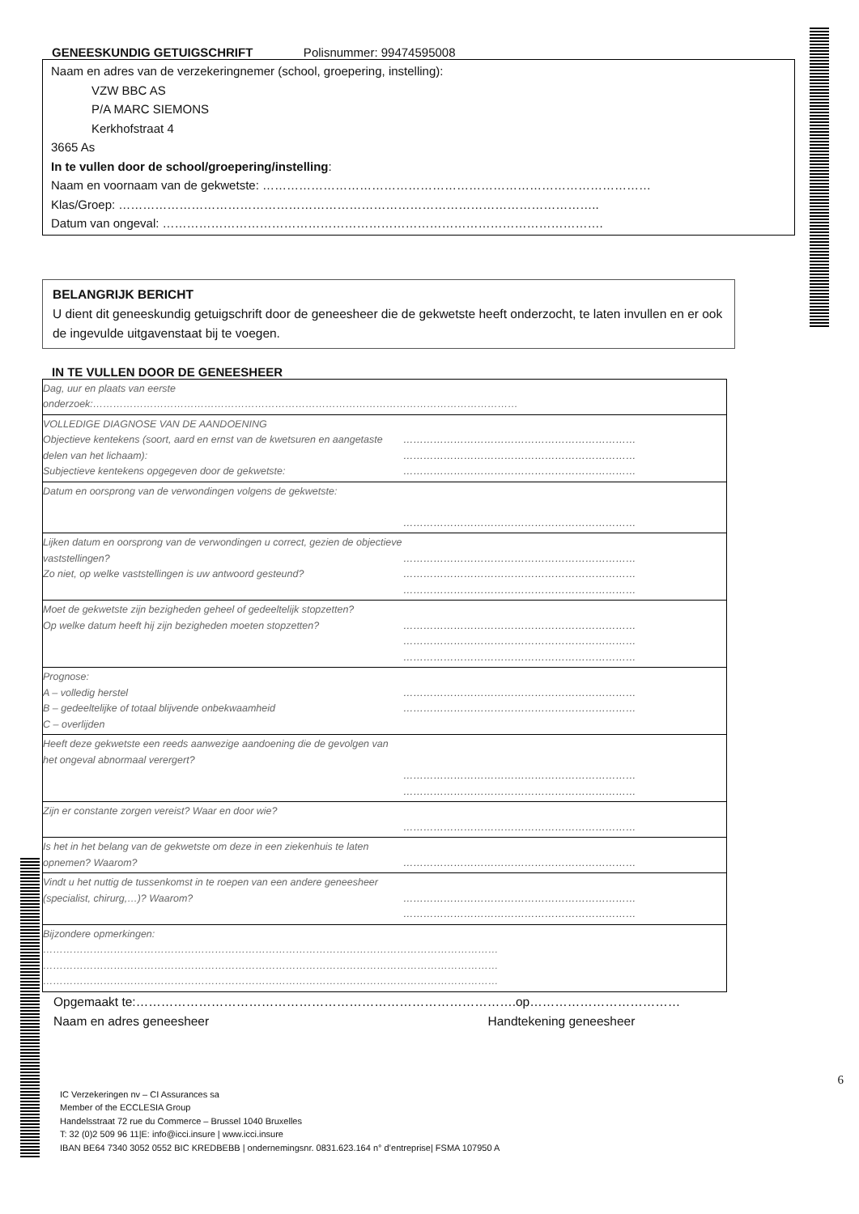GENEESKUNDIG GETUIGSCHRIFT Polisnummer: 99474595008
Naam en adres van de verzekeringnemer (school, groepering, instelling):
VZW BBC AS
P/A MARC SIEMONS
Kerkhofstraat 4
3665 As
In te vullen door de school/groepering/instelling:
Naam en voornaam van de gekwetste: ……………………………………………………………………………………
Klas/Groep: ………………………………………………………………………………………………………..
Datum van ongeval: ……………………………………………………………………………………………….
BELANGRIJK BERICHT
U dient dit geneeskundig getuigschrift door de geneesheer die de gekwetste heeft onderzocht, te laten invullen en er ook de ingevulde uitgavenstaat bij te voegen.
IN TE VULLEN DOOR DE GENEESHEER
| Dag, uur en plaats van eerste onderzoek:……………………………………………………………………………………………………………… | |
| VOLLEDIGE DIAGNOSE VAN DE AANDOENING Objectieve kentekens (soort, aard en ernst van de kwetsuren en aangetaste delen van het lichaam): Subjectieve kentekens opgegeven door de gekwetste: | …………………………………………………………… …………………………………………………………… …………………………………………………………… |
| Datum en oorsprong van de verwondingen volgens de gekwetste: | …………………………………………………………… |
| Lijken datum en oorsprong van de verwondingen u correct, gezien de objectieve vaststellingen? Zo niet, op welke vaststellingen is uw antwoord gesteund? | …………………………………………………………… …………………………………………………………… …………………………………………………………… |
| Moet de gekwetste zijn bezigheden geheel of gedeeltelijk stopzetten? Op welke datum heeft hij zijn bezigheden moeten stopzetten? | …………………………………………………………… …………………………………………………………… …………………………………………………………… |
| Prognose: A – volledig herstel B – gedeeltelijke of totaal blijvende onbekwaamheid C – overlijden | …………………………………………………………… …………………………………………………………… |
| Heeft deze gekwetste een reeds aanwezige aandoening die de gevolgen van het ongeval abnormaal verergert? | …………………………………………………………… …………………………………………………………… |
| Zijn er constante zorgen vereist? Waar en door wie? | …………………………………………………………… |
| Is het in het belang van de gekwetste om deze in een ziekenhuis te laten opnemen? Waarom? | …………………………………………………………… |
| Vindt u het nuttig de tussenkomst in te roepen van een andere geneesheer (specialist, chirurg,…)? Waarom? | …………………………………………………………… …………………………………………………………… |
| Bijzondere opmerkingen: ……………………………………………………………………………………………………………………… ……………………………………………………………………………………………………………………… ……………………………………………………………………………………………………………………… | |
Opgemaakt te:……………………………………………………………………………….op………………………………
Naam en adres geneesheer Handtekening geneesheer
6
IC Verzekeringen nv – CI Assurances sa
Member of the ECCLESIA Group
Handelsstraat 72 rue du Commerce – Brussel 1040 Bruxelles
T: 32 (0)2 509 96 11|E: info@icci.insure | www.icci.insure
IBAN BE64 7340 3052 0552 BIC KREDBEBB | ondernemingsnr. 0831.623.164 n° d’entreprise| FSMA 107950 A